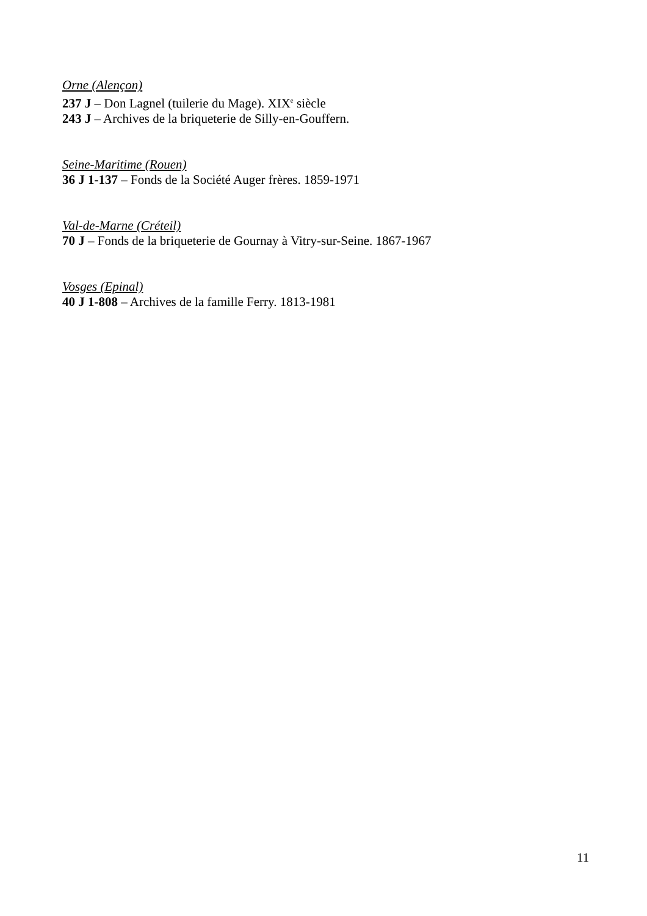Orne (Alençon)
237 J – Don Lagnel (tuilerie du Mage). XIX<sup>e</sup> siècle
243 J – Archives de la briqueterie de Silly-en-Gouffern.
Seine-Maritime (Rouen)
36 J 1-137 – Fonds de la Société Auger frères. 1859-1971
Val-de-Marne (Créteil)
70 J – Fonds de la briqueterie de Gournay à Vitry-sur-Seine. 1867-1967
Vosges (Epinal)
40 J 1-808 – Archives de la famille Ferry. 1813-1981
11